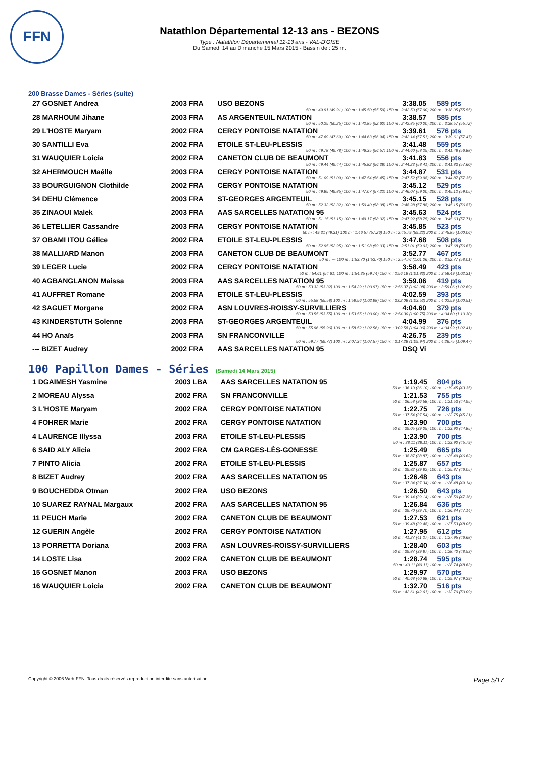FFN
Natathlon Départemental 12-13 ans - BEZONS
Type : Natathlon Départemental 12-13 ans - VAL-D'OISE
Du Samedi 14 au Dimanche 15 Mars 2015 - Bassin de : 25 m.
200 Brasse Dames - Séries (suite)
| 27 GOSNET Andrea | 2003 FRA | USO BEZONS | 3:38.05 | 589 pts |
| 50 m : 49.91 (49.91) 100 m : 1:45.50 (55.59) 150 m : 2:42.50 (57.00) 200 m : 3:38.05 (55.55) | | | | |
| 28 MARHOUM Jihane | 2003 FRA | AS ARGENTEUIL NATATION | 3:38.57 | 585 pts |
| 50 m : 50.25 (50.25) 100 m : 1:42.85 (52.60) 150 m : 2:42.85 (60.00) 200 m : 3:38.57 (55.72) | | | | |
| 29 L'HOSTE Maryam | 2002 FRA | CERGY PONTOISE NATATION | 3:39.61 | 576 pts |
| 50 m : 47.69 (47.69) 100 m : 1:44.63 (56.94) 150 m : 2:42.14 (57.51) 200 m : 3:39.61 (57.47) | | | | |
| 30 SANTILLI Eva | 2002 FRA | ETOILE ST-LEU-PLESSIS | 3:41.48 | 559 pts |
| 50 m : 49.78 (49.78) 100 m : 1:46.35 (56.57) 150 m : 2:44.60 (58.25) 200 m : 3:41.48 (56.88) | | | | |
| 31 WAUQUIER Loicia | 2002 FRA | CANETON CLUB DE BEAUMONT | 3:41.83 | 556 pts |
| 50 m : 49.44 (49.44) 100 m : 1:45.82 (56.38) 150 m : 2:44.23 (58.41) 200 m : 3:41.83 (57.60) | | | | |
| 32 AHERMOUCH Maêlle | 2003 FRA | CERGY PONTOISE NATATION | 3:44.87 | 531 pts |
| 50 m : 51.09 (51.09) 100 m : 1:47.54 (56.45) 150 m : 2:47.52 (59.98) 200 m : 3:44.87 (57.35) | | | | |
| 33 BOURGUIGNON Clothilde | 2002 FRA | CERGY PONTOISE NATATION | 3:45.12 | 529 pts |
| 50 m : 49.85 (49.85) 100 m : 1:47.07 (57.22) 150 m : 2:46.07 (59.00) 200 m : 3:45.12 (59.05) | | | | |
| 34 DEHU Clémence | 2003 FRA | ST-GEORGES ARGENTEUIL | 3:45.15 | 528 pts |
| 50 m : 52.32 (52.32) 100 m : 1:50.40 (58.08) 150 m : 2:48.28 (57.88) 200 m : 3:45.15 (56.87) | | | | |
| 35 ZINAOUI Malek | 2003 FRA | AAS SARCELLES NATATION 95 | 3:45.63 | 524 pts |
| 50 m : 51.15 (51.15) 100 m : 1:49.17 (58.02) 150 m : 2:47.92 (58.75) 200 m : 3:45.63 (57.71) | | | | |
| 36 LETELLIER Cassandre | 2003 FRA | CERGY PONTOISE NATATION | 3:45.85 | 523 pts |
| 50 m : 49.31 (49.31) 100 m : 1:46.57 (57.26) 150 m : 2:45.79 (59.22) 200 m : 3:45.85 (1:00.06) | | | | |
| 37 OBAMI ITOU Gélice | 2002 FRA | ETOILE ST-LEU-PLESSIS | 3:47.68 | 508 pts |
| 50 m : 52.95 (52.95) 100 m : 1:51.98 (59.03) 150 m : 2:51.01 (59.03) 200 m : 3:47.68 (56.67) | | | | |
| 38 MALLIARD Manon | 2003 FRA | CANETON CLUB DE BEAUMONT | 3:52.77 | 467 pts |
| 50 m : --- 100 m : 1:53.70 (1:53.70) 150 m : 2:54.76 (1:01.06) 200 m : 3:52.77 (58.01) | | | | |
| 39 LEGER Lucie | 2002 FRA | CERGY PONTOISE NATATION | 3:58.49 | 423 pts |
| 50 m : 54.61 (54.61) 100 m : 1:54.35 (59.74) 150 m : 2:56.18 (1:01.83) 200 m : 3:58.49 (1:02.31) | | | | |
| 40 AGBANGLANON Maissa | 2003 FRA | AAS SARCELLES NATATION 95 | 3:59.06 | 419 pts |
| 50 m : 53.32 (53.32) 100 m : 1:54.29 (1:00.97) 150 m : 2:56.37 (1:02.08) 200 m : 3:59.06 (1:02.69) | | | | |
| 41 AUFFRET Romane | 2003 FRA | ETOILE ST-LEU-PLESSIS | 4:02.59 | 393 pts |
| 50 m : 55.58 (55.58) 100 m : 1:58.56 (1:02.98) 150 m : 3:02.08 (1:03.52) 200 m : 4:02.59 (1:00.51) | | | | |
| 42 SAGUET Morgane | 2002 FRA | ASN LOUVRES-ROISSY-SURVILLIERS | 4:04.60 | 379 pts |
| 50 m : 53.55 (53.55) 100 m : 1:53.55 (1:00.00) 150 m : 2:54.30 (1:00.75) 200 m : 4:04.60 (1:10.30) | | | | |
| 43 KINDERSTUTH Solenne | 2003 FRA | ST-GEORGES ARGENTEUIL | 4:04.99 | 376 pts |
| 50 m : 55.96 (55.96) 100 m : 1:58.52 (1:02.56) 150 m : 3:02.58 (1:04.06) 200 m : 4:04.99 (1:02.41) | | | | |
| 44 HO Anaïs | 2003 FRA | SN FRANCONVILLE | 4:26.75 | 239 pts |
| 50 m : 59.77 (59.77) 100 m : 2:07.34 (1:07.57) 150 m : 3:17.28 (1:09.94) 200 m : 4:26.75 (1:09.47) | | | | |
| --- BIZET Audrey | 2002 FRA | AAS SARCELLES NATATION 95 | DSQ Vi | |
100 Papillon Dames - Séries (Samedi 14 Mars 2015)
| 1 DGAIMESH Yasmine | 2003 LBA | AAS SARCELLES NATATION 95 | 1:19.45 | 804 pts |
| 50 m : 36.10 (36.10) 100 m : 1:19.45 (43.35) | | | | |
| 2 MOREAU Alyssa | 2002 FRA | SN FRANCONVILLE | 1:21.53 | 755 pts |
| 50 m : 36.58 (36.58) 100 m : 1:21.53 (44.95) | | | | |
| 3 L'HOSTE Maryam | 2002 FRA | CERGY PONTOISE NATATION | 1:22.75 | 726 pts |
| 50 m : 37.54 (37.54) 100 m : 1:22.75 (45.21) | | | | |
| 4 FOHRER Marie | 2002 FRA | CERGY PONTOISE NATATION | 1:23.90 | 700 pts |
| 50 m : 39.05 (39.05) 100 m : 1:23.90 (44.85) | | | | |
| 4 LAURENCE Illyssa | 2003 FRA | ETOILE ST-LEU-PLESSIS | 1:23.90 | 700 pts |
| 50 m : 38.11 (38.11) 100 m : 1:23.90 (45.79) | | | | |
| 6 SAID ALY Alicia | 2002 FRA | CM GARGES-LÈS-GONESSE | 1:25.49 | 665 pts |
| 50 m : 38.87 (38.87) 100 m : 1:25.49 (46.62) | | | | |
| 7 PINTO Alicia | 2002 FRA | ETOILE ST-LEU-PLESSIS | 1:25.87 | 657 pts |
| 50 m : 39.82 (39.82) 100 m : 1:25.87 (46.05) | | | | |
| 8 BIZET Audrey | 2002 FRA | AAS SARCELLES NATATION 95 | 1:26.48 | 643 pts |
| 50 m : 37.34 (37.34) 100 m : 1:26.48 (49.14) | | | | |
| 9 BOUCHEDDA Otman | 2002 FRA | USO BEZONS | 1:26.50 | 643 pts |
| 50 m : 39.14 (39.14) 100 m : 1:26.50 (47.36) | | | | |
| 10 SUAREZ RAYNAL Margaux | 2002 FRA | AAS SARCELLES NATATION 95 | 1:26.84 | 636 pts |
| 50 m : 39.70 (39.70) 100 m : 1:26.84 (47.14) | | | | |
| 11 PEUCH Marie | 2002 FRA | CANETON CLUB DE BEAUMONT | 1:27.53 | 621 pts |
| 50 m : 39.48 (39.48) 100 m : 1:27.53 (48.05) | | | | |
| 12 GUERIN Angèle | 2002 FRA | CERGY PONTOISE NATATION | 1:27.95 | 612 pts |
| 50 m : 41.27 (41.27) 100 m : 1:27.95 (46.68) | | | | |
| 13 PORRETTA Doriana | 2003 FRA | ASN LOUVRES-ROISSY-SURVILLIERS | 1:28.40 | 603 pts |
| 50 m : 39.87 (39.87) 100 m : 1:28.40 (48.53) | | | | |
| 14 LOSTE Lisa | 2002 FRA | CANETON CLUB DE BEAUMONT | 1:28.74 | 595 pts |
| 50 m : 40.11 (40.11) 100 m : 1:28.74 (48.63) | | | | |
| 15 GOSNET Manon | 2003 FRA | USO BEZONS | 1:29.97 | 570 pts |
| 50 m : 40.68 (40.68) 100 m : 1:29.97 (49.29) | | | | |
| 16 WAUQUIER Loicia | 2002 FRA | CANETON CLUB DE BEAUMONT | 1:32.70 | 516 pts |
| 50 m : 42.61 (42.61) 100 m : 1:32.70 (50.09) | | | | |
Copyright © 2006 Web-FFN. Tous droits réservés reproduction interdite sans autorisation. Page 5/17